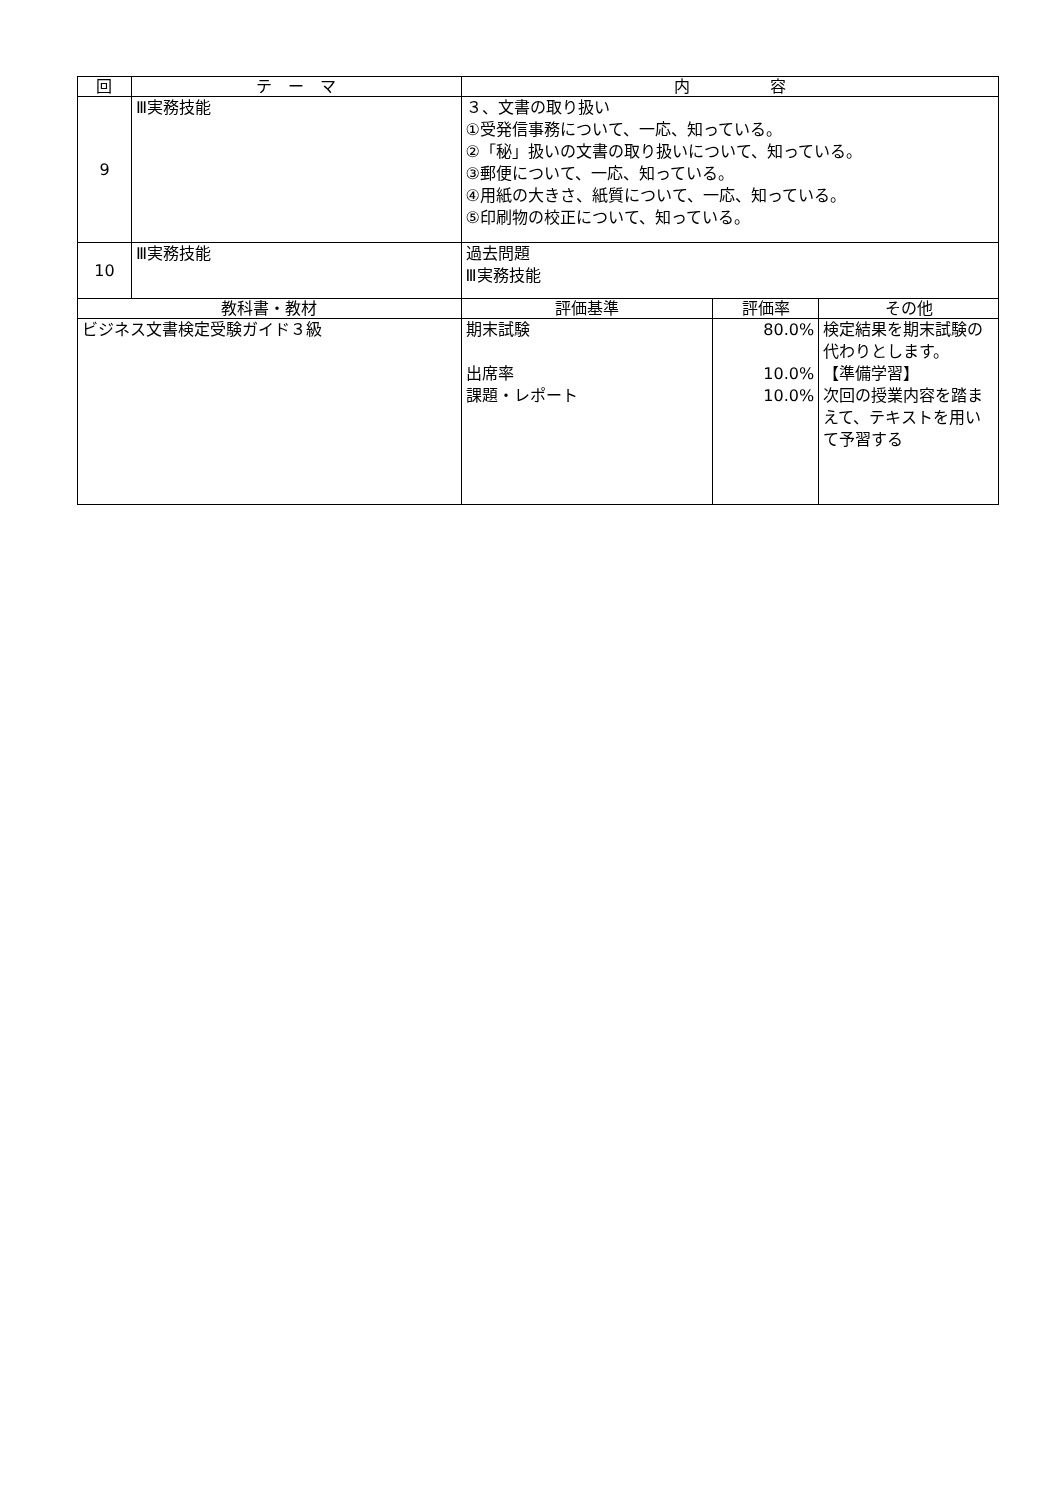| 回 | テ ー マ | 内 容 | | |
| --- | --- | --- | --- | --- |
| 9 | Ⅲ実務技能 | ３、文書の取り扱い ①受発信事務について、一応、知っている。 ②「秘」扱いの文書の取り扱いについて、知っている。 ③郵便について、一応、知っている。 ④用紙の大きさ、紙質について、一応、知っている。 ⑤印刷物の校正について、知っている。 | | |
| 10 | Ⅲ実務技能 | 過去問題 Ⅲ実務技能 | | |
| 教科書・教材 | | 評価基準 | 評価率 | その他 |
| ビジネス文書検定受験ガイド３級 | | 期末試験 出席率 課題・レポート | 80.0% 10.0% 10.0% | 検定結果を期末試験の代わりとします。 【準備学習】 次回の授業内容を踏まえて、テキストを用いて予習する |